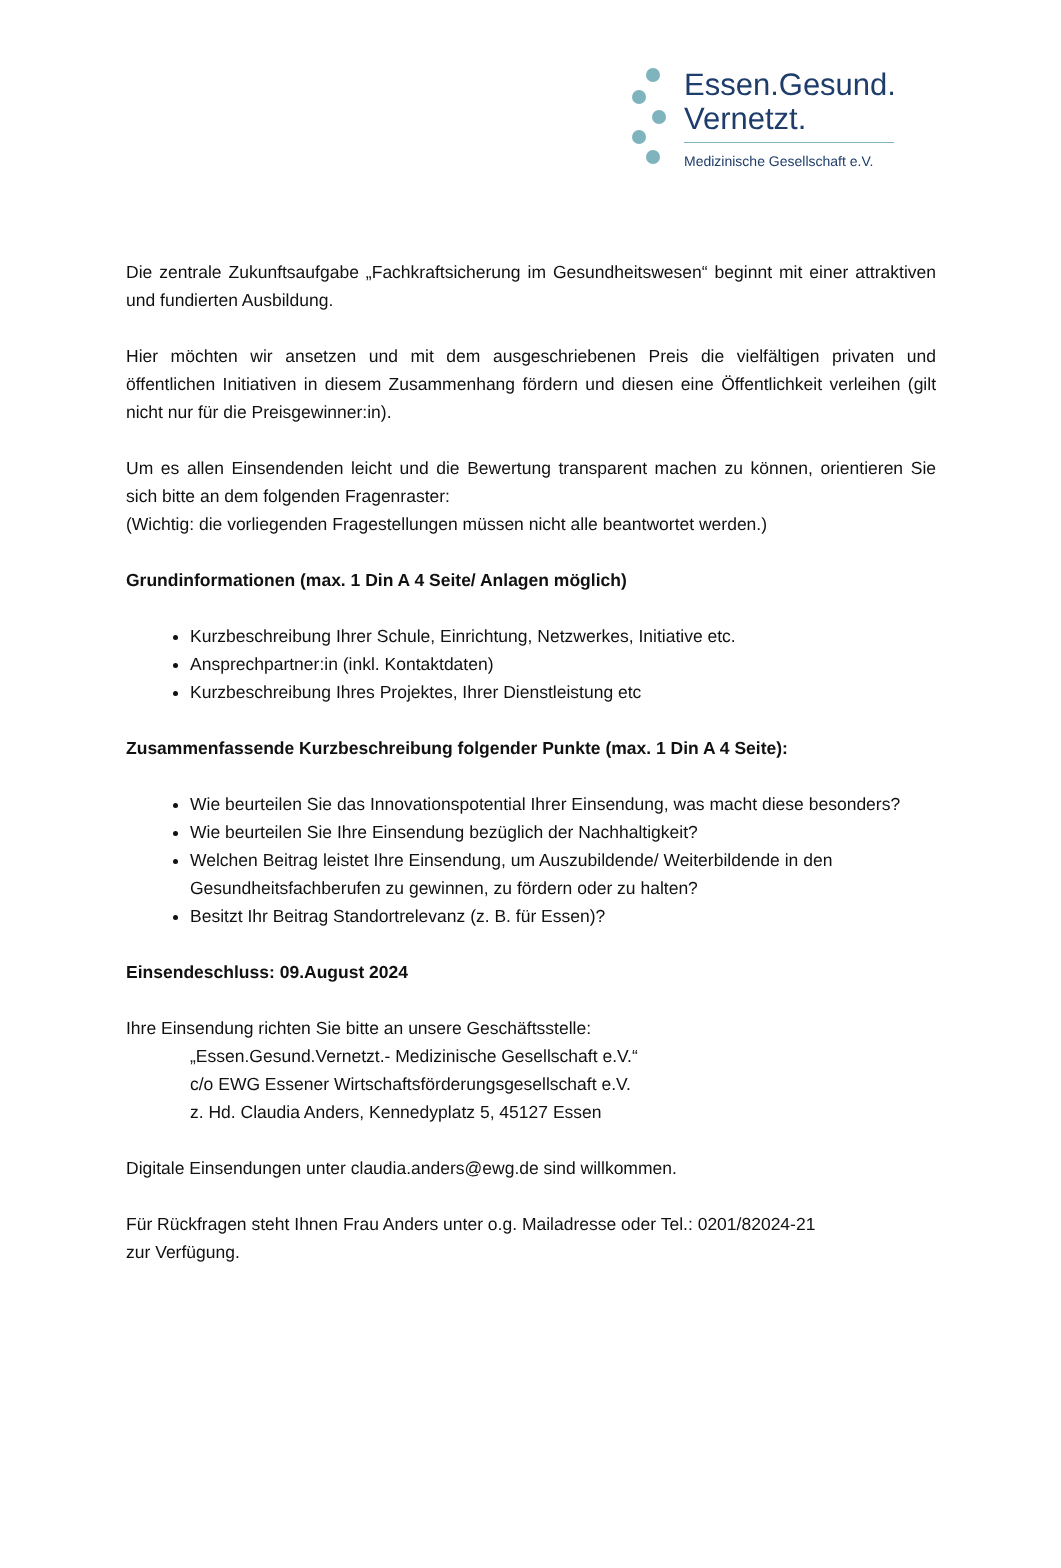Essen.Gesund.
Vernetzt.
Medizinische Gesellschaft e.V.
Die zentrale Zukunftsaufgabe „Fachkraftsicherung im Gesundheitswesen“ beginnt mit einer attraktiven und fundierten Ausbildung.
Hier möchten wir ansetzen und mit dem ausgeschriebenen Preis die vielfältigen privaten und öffentlichen Initiativen in diesem Zusammenhang fördern und diesen eine Öffentlichkeit verleihen (gilt nicht nur für die Preisgewinner:in).
Um es allen Einsendenden leicht und die Bewertung transparent machen zu können, orientieren Sie sich bitte an dem folgenden Fragenraster:
(Wichtig: die vorliegenden Fragestellungen müssen nicht alle beantwortet werden.)
Grundinformationen (max. 1 Din A 4 Seite/ Anlagen möglich)
Kurzbeschreibung Ihrer Schule, Einrichtung, Netzwerkes, Initiative etc.
Ansprechpartner:in (inkl. Kontaktdaten)
Kurzbeschreibung Ihres Projektes, Ihrer Dienstleistung etc
Zusammenfassende Kurzbeschreibung folgender Punkte (max. 1 Din A 4 Seite):
Wie beurteilen Sie das Innovationspotential Ihrer Einsendung, was macht diese besonders?
Wie beurteilen Sie Ihre Einsendung bezüglich der Nachhaltigkeit?
Welchen Beitrag leistet Ihre Einsendung, um Auszubildende/ Weiterbildende in den Gesundheitsfachberufen zu gewinnen, zu fördern oder zu halten?
Besitzt Ihr Beitrag Standortrelevanz (z. B. für Essen)?
Einsendeschluss: 09.August 2024
Ihre Einsendung richten Sie bitte an unsere Geschäftsstelle:
„Essen.Gesund.Vernetzt.- Medizinische Gesellschaft e.V.“
c/o EWG Essener Wirtschaftsförderungsgesellschaft e.V.
z. Hd. Claudia Anders, Kennedyplatz 5, 45127 Essen
Digitale Einsendungen unter claudia.anders@ewg.de sind willkommen.
Für Rückfragen steht Ihnen Frau Anders unter o.g. Mailadresse oder Tel.: 0201/82024-21
zur Verfügung.